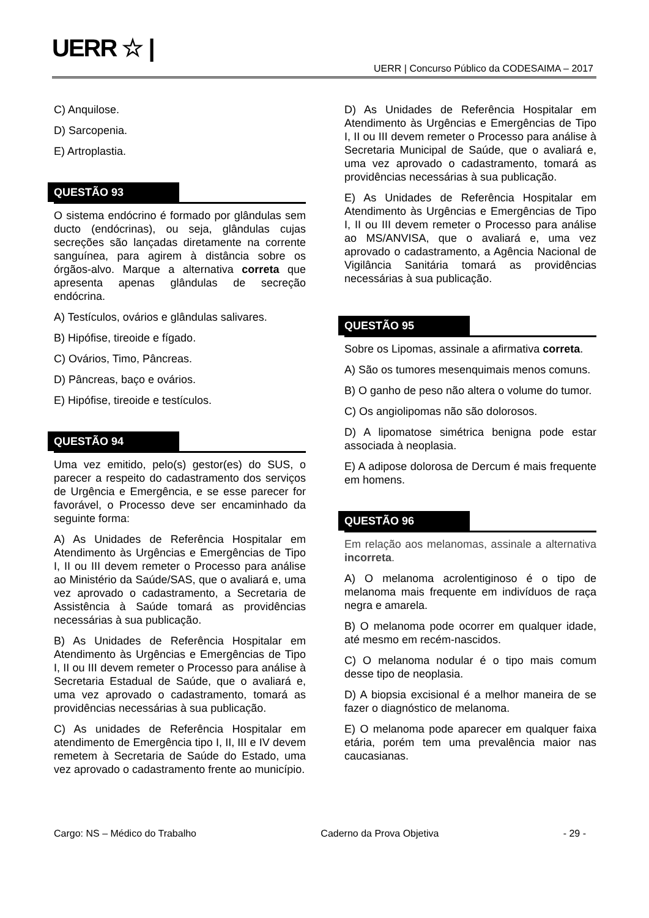UERR ☆ |
UERR | Concurso Público da CODESAIMA – 2017
C) Anquilose.
D) Sarcopenia.
E) Artroplastia.
QUESTÃO 93
O sistema endócrino é formado por glândulas sem ducto (endócrinas), ou seja, glândulas cujas secreções são lançadas diretamente na corrente sanguínea, para agirem à distância sobre os órgãos-alvo. Marque a alternativa correta que apresenta apenas glândulas de secreção endócrina.
A) Testículos, ovários e glândulas salivares.
B) Hipófise, tireoide e fígado.
C) Ovários, Timo, Pâncreas.
D) Pâncreas, baço e ovários.
E) Hipófise, tireoide e testículos.
QUESTÃO 94
Uma vez emitido, pelo(s) gestor(es) do SUS, o parecer a respeito do cadastramento dos serviços de Urgência e Emergência, e se esse parecer for favorável, o Processo deve ser encaminhado da seguinte forma:
A) As Unidades de Referência Hospitalar em Atendimento às Urgências e Emergências de Tipo I, II ou III devem remeter o Processo para análise ao Ministério da Saúde/SAS, que o avaliará e, uma vez aprovado o cadastramento, a Secretaria de Assistência à Saúde tomará as providências necessárias à sua publicação.
B) As Unidades de Referência Hospitalar em Atendimento às Urgências e Emergências de Tipo I, II ou III devem remeter o Processo para análise à Secretaria Estadual de Saúde, que o avaliará e, uma vez aprovado o cadastramento, tomará as providências necessárias à sua publicação.
C) As unidades de Referência Hospitalar em atendimento de Emergência tipo I, II, III e IV devem remetem à Secretaria de Saúde do Estado, uma vez aprovado o cadastramento frente ao município.
D) As Unidades de Referência Hospitalar em Atendimento às Urgências e Emergências de Tipo I, II ou III devem remeter o Processo para análise à Secretaria Municipal de Saúde, que o avaliará e, uma vez aprovado o cadastramento, tomará as providências necessárias à sua publicação.
E) As Unidades de Referência Hospitalar em Atendimento às Urgências e Emergências de Tipo I, II ou III devem remeter o Processo para análise ao MS/ANVISA, que o avaliará e, uma vez aprovado o cadastramento, a Agência Nacional de Vigilância Sanitária tomará as providências necessárias à sua publicação.
QUESTÃO 95
Sobre os Lipomas, assinale a afirmativa correta.
A) São os tumores mesenquimais menos comuns.
B) O ganho de peso não altera o volume do tumor.
C) Os angiolipomas não são dolorosos.
D) A lipomatose simétrica benigna pode estar associada à neoplasia.
E) A adipose dolorosa de Dercum é mais frequente em homens.
QUESTÃO 96
Em relação aos melanomas, assinale a alternativa incorreta.
A) O melanoma acrolentiginoso é o tipo de melanoma mais frequente em indivíduos de raça negra e amarela.
B) O melanoma pode ocorrer em qualquer idade, até mesmo em recém-nascidos.
C) O melanoma nodular é o tipo mais comum desse tipo de neoplasia.
D) A biopsia excisional é a melhor maneira de se fazer o diagnóstico de melanoma.
E) O melanoma pode aparecer em qualquer faixa etária, porém tem uma prevalência maior nas caucasianas.
Cargo: NS – Médico do Trabalho Caderno da Prova Objetiva - 29 -